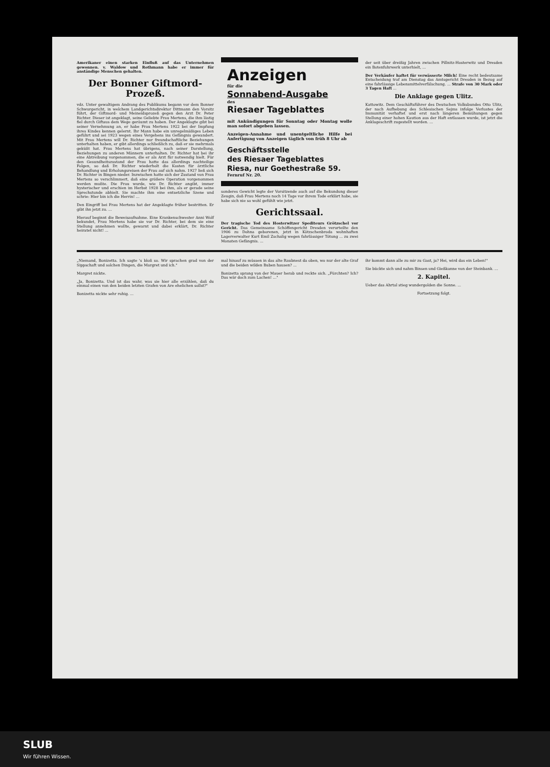Amerikaner einen starken Einfluß auf das Unternehmen gewonnen. v. Waldow und Rothmann habe er immer für anständige Menschen gehalten.
Der Bonner Giftmord-Prozeß.
vdz. Unter gewaltigem Andrang des Publikums begann vor dem Bonner Schwurgericht, in welchem Landgerichtsdirektor Dittmann den Vorsitz führt, der Giftmord- und Meineidsprozeß gegen den Arzt Dr. Peter Richter. Dieser ist angeklagt, seine Geliebte Frau Mertens, die ihm lästig fiel durch Giftaus dem Wege geräumt zu haben. Der Angeklagte gibt bei seiner Vernehmung an, er habe Frau Mertens 1922 bei der Impfung ihres Kindes kennen gelernt. Ihr Mann habe ein unregelmäßiges Leben geführt und sei 1923 wegen eines Vergehens ins Gefängnis gewandert. Mit Frau Mertens will Dr. Richter nur freundschaftliche Beziehungen unterhalten haben, er gibt allerdings schließlich zu, daß er sie mehrmals geküßt hat. Frau Mertens hat übrigens, nach seiner Darstellung, Beziehungen zu anderen Männern unterhalten. Dr. Richter hat bei ihr eine Abtreibung vorgenommen, die er als Arzt für notwendig hielt. Für den Gesundheitszustand der Frau hatte das allerdings nachteilige Folgen, so daß Dr. Richter wiederholt die Kosten für ärztliche Behandlung und Erholungsreisen der Frau auf sich nahm. 1927 ließ sich Dr. Richter in Bingen nieder. Inzwischen hatte sich der Zustand von Frau Mertens so verschlimmert, daß eine größere Operation vorgenommen werden mußte. Die Frau wurde, wie Dr. Richter angibt, immer hysterischer und erschien im Herbst 1928 bei ihm, als er gerade seine Sprechstunde abhielt. Sie machte ihm eine entsetzliche Szene und schrie: Hier bin ich die Herrin! ...
Den Eingriff bei Frau Mertens hat der Angeklagte früher bestritten. Er gibt ihn jetzt zu. ...
Hierauf beginnt die Beweisaufnahme. Eine Krankenschwester Anni Wolf bekundet, Frau Mertens habe sie vor Dr. Richter, bei dem sie eine Stellung annehmen wollte, gewarnt und dabei erklärt, Dr. Richter heiratet nicht! ...
Anzeigen
für die
Sonnabend-Ausgabe
des
Riesaer Tageblattes
mit Ankündigungen für Sonntag oder Montag wolle man sofort abgeben lassen.
Anzeigen-Annahme und unentgeltliche Hilfe bei Anfertigung von Anzeigen täglich von früh 8 Uhr ab
Geschäftsstelle
des Riesaer Tageblattes
Riesa, nur Goethestraße 59.
Fernruf Nr. 20.
sonderes Gewicht legte der Vorsitzende auch auf die Bekundung dieser Zeugin, daß Frau Mertens noch 14 Tage vor ihrem Tode erklärt habe, sie habe sich nie so wohl gefühlt wie jetzt.
Gerichtssaal.
Der tragische Tod des Hosterwitzer Spediteurs Grötzschel vor Gericht. Das Gemeinsame Schöffengericht Dresden verurteilte den 1906 zu Dohna geborenen, jetzt in Kötzschenbroda wohnhaften Lagerverwalter Kurt Emil Zschalig wegen fahrlässiger Tötung ... zu zwei Monaten Gefängnis. ...
der seit über dreißig Jahren zwischen Pillnitz-Hosterwitz und Dresden ein Botenfuhrwerk unterhielt, ...
Der Verkäufer haftet für verwässerte Milch! Eine recht bedeutsame Entscheidung traf am Dienstag das Amtsgericht Dresden in Bezug auf eine fahrlässige Lebensmittelverfälschung. ... Strafe von 30 Mark oder 3 Tagen Haft ...
Die Anklage gegen Ulitz.
Kattowitz. Dem Geschäftsführer des Deutschen Volksbundes Otto Ulitz, der nach Aufhebung des Schlesischen Sejms infolge Verlustes der Immunität verhaftet und erst nach längeren Bemühungen gegen Stellung einer hohen Kaution aus der Haft entlassen wurde, ist jetzt die Anklageschrift zugestellt worden. ...
„Niemand, Bonizetta. Ich sagte 's bloß so. Wir sprachen grad von der Sippschaft und solchen Dingen, die Margret und ich."
Margret nickte.
„Ja, Bonizetta. Und ist das wahr, was sie hier alle erzählen, daß du einmal einen von den beiden letzten Grafen von Are ehelichen sollst?"
Bonizetta nickte sehr ruhig. ...
mal hinauf zu müssen in das alte Raubnest da oben, wo nur der alte Graf und die beiden wilden Buben hausen? ...
Bonizetta sprang von der Mauer herab und reckte sich. „Fürchten? Ich? Das wär doch zum Lachen! ..."
ihr kommt dann alle zu mir zu Gast, ja? Hei, wird das ein Leben!"
Sie bückte sich und nahm Binsen und Gießkanne von der Steinbank. ...
2. Kapitel.
Ueber das Ahrtal stieg wundergolden die Sonne. ...
Fortsetzung folgt.
SLUB
Wir führen Wissen.